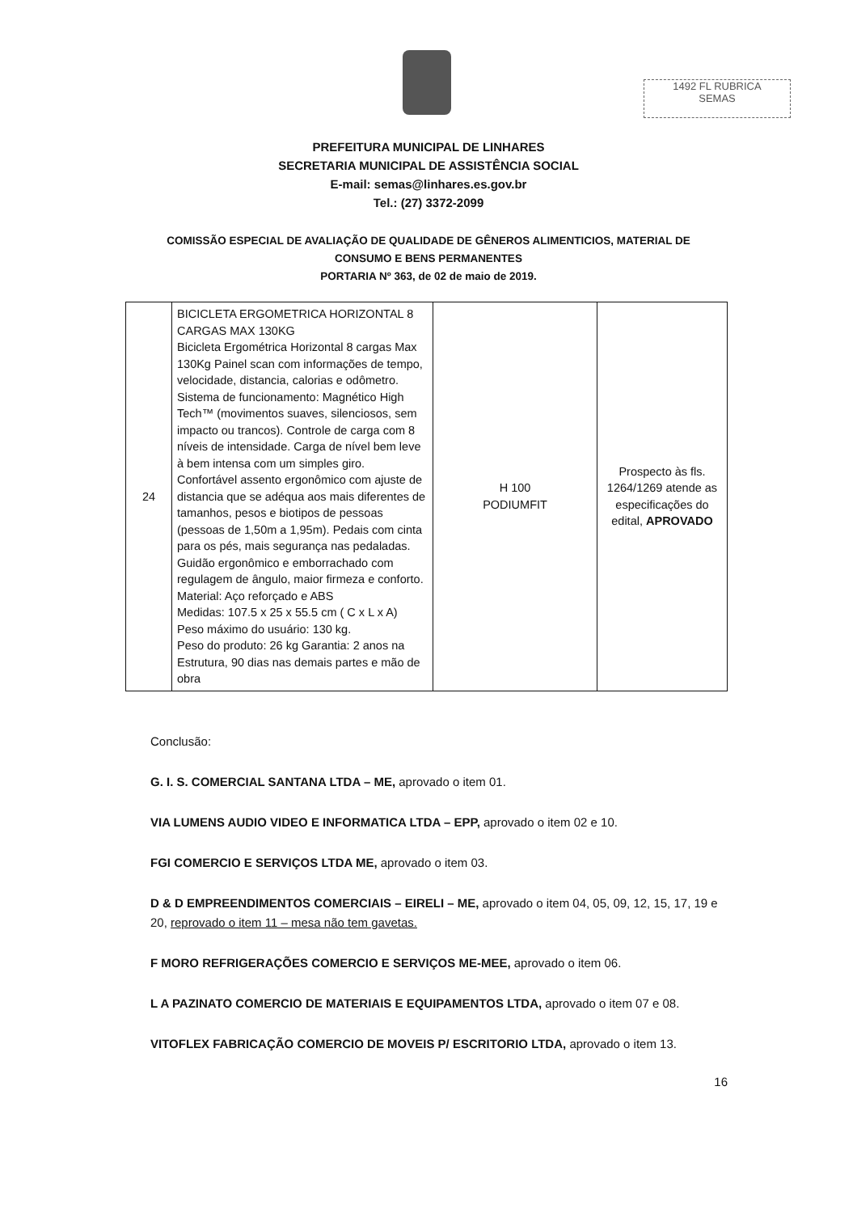1492 FL RUBRICA
SEMAS
PREFEITURA MUNICIPAL DE LINHARES
SECRETARIA MUNICIPAL DE ASSISTÊNCIA SOCIAL
E-mail: semas@linhares.es.gov.br
Tel.: (27) 3372-2099
COMISSÃO ESPECIAL DE AVALIAÇÃO DE QUALIDADE DE GÊNEROS ALIMENTICIOS, MATERIAL DE CONSUMO E BENS PERMANENTES
PORTARIA Nº 363, de 02 de maio de 2019.
| 24 | BICICLETA ERGOMETRICA HORIZONTAL 8 CARGAS MAX 130KG Bicicleta Ergométrica Horizontal 8 cargas Max 130Kg Painel scan com informações de tempo, velocidade, distancia, calorias e odômetro. Sistema de funcionamento: Magnético High Tech™ (movimentos suaves, silenciosos, sem impacto ou trancos). Controle de carga com 8 níveis de intensidade. Carga de nível bem leve à bem intensa com um simples giro. Confortável assento ergonômico com ajuste de distancia que se adéqua aos mais diferentes de tamanhos, pesos e biotipos de pessoas (pessoas de 1,50m a 1,95m). Pedais com cinta para os pés, mais segurança nas pedaladas. Guidão ergonômico e emborrachado com regulagem de ângulo, maior firmeza e conforto. Material: Aço reforçado e ABS Medidas: 107.5 x 25 x 55.5 cm ( C x L x A) Peso máximo do usuário: 130 kg. Peso do produto: 26 kg Garantia: 2 anos na Estrutura, 90 dias nas demais partes e mão de obra | H 100 PODIUMFIT | Prospecto às fls. 1264/1269 atende as especificações do edital, APROVADO |
Conclusão:
G. I. S. COMERCIAL SANTANA LTDA – ME, aprovado o item 01.
VIA LUMENS AUDIO VIDEO E INFORMATICA LTDA – EPP, aprovado o item 02 e 10.
FGI COMERCIO E SERVIÇOS LTDA ME, aprovado o item 03.
D & D EMPREENDIMENTOS COMERCIAIS – EIRELI – ME, aprovado o item 04, 05, 09, 12, 15, 17, 19 e 20, reprovado o item 11 – mesa não tem gavetas.
F MORO REFRIGERAÇÕES COMERCIO E SERVIÇOS ME-MEE, aprovado o item 06.
L A PAZINATO COMERCIO DE MATERIAIS E EQUIPAMENTOS LTDA, aprovado o item 07 e 08.
VITOFLEX FABRICAÇÃO COMERCIO DE MOVEIS P/ ESCRITORIO LTDA, aprovado o item 13.
16